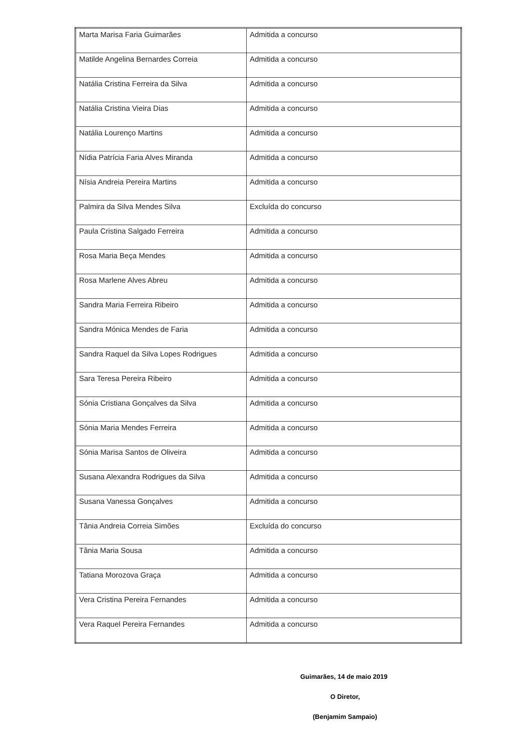| Marta Marisa Faria Guimarães | Admitida a concurso |
| Matilde Angelina Bernardes Correia | Admitida a concurso |
| Natália Cristina Ferreira da Silva | Admitida a concurso |
| Natália Cristina Vieira Dias | Admitida a concurso |
| Natália Lourenço Martins | Admitida a concurso |
| Nídia Patrícia Faria Alves Miranda | Admitida a concurso |
| Nísia Andreia Pereira Martins | Admitida a concurso |
| Palmira da Silva Mendes Silva | Excluída do concurso |
| Paula Cristina Salgado Ferreira | Admitida a concurso |
| Rosa Maria Beça Mendes | Admitida a concurso |
| Rosa Marlene Alves Abreu | Admitida a concurso |
| Sandra Maria Ferreira Ribeiro | Admitida a concurso |
| Sandra Mónica Mendes de Faria | Admitida a concurso |
| Sandra Raquel da Silva Lopes Rodrigues | Admitida a concurso |
| Sara Teresa Pereira Ribeiro | Admitida a concurso |
| Sónia Cristiana Gonçalves da Silva | Admitida a concurso |
| Sónia Maria Mendes Ferreira | Admitida a concurso |
| Sónia Marisa Santos de Oliveira | Admitida a concurso |
| Susana Alexandra Rodrigues da Silva | Admitida a concurso |
| Susana Vanessa Gonçalves | Admitida a concurso |
| Tânia Andreia Correia Simões | Excluída do concurso |
| Tânia Maria Sousa | Admitida a concurso |
| Tatiana Morozova Graça | Admitida a concurso |
| Vera Cristina Pereira Fernandes | Admitida a concurso |
| Vera Raquel Pereira Fernandes | Admitida a concurso |
Guimarães, 14 de maio 2019
O Diretor,
(Benjamim Sampaio)